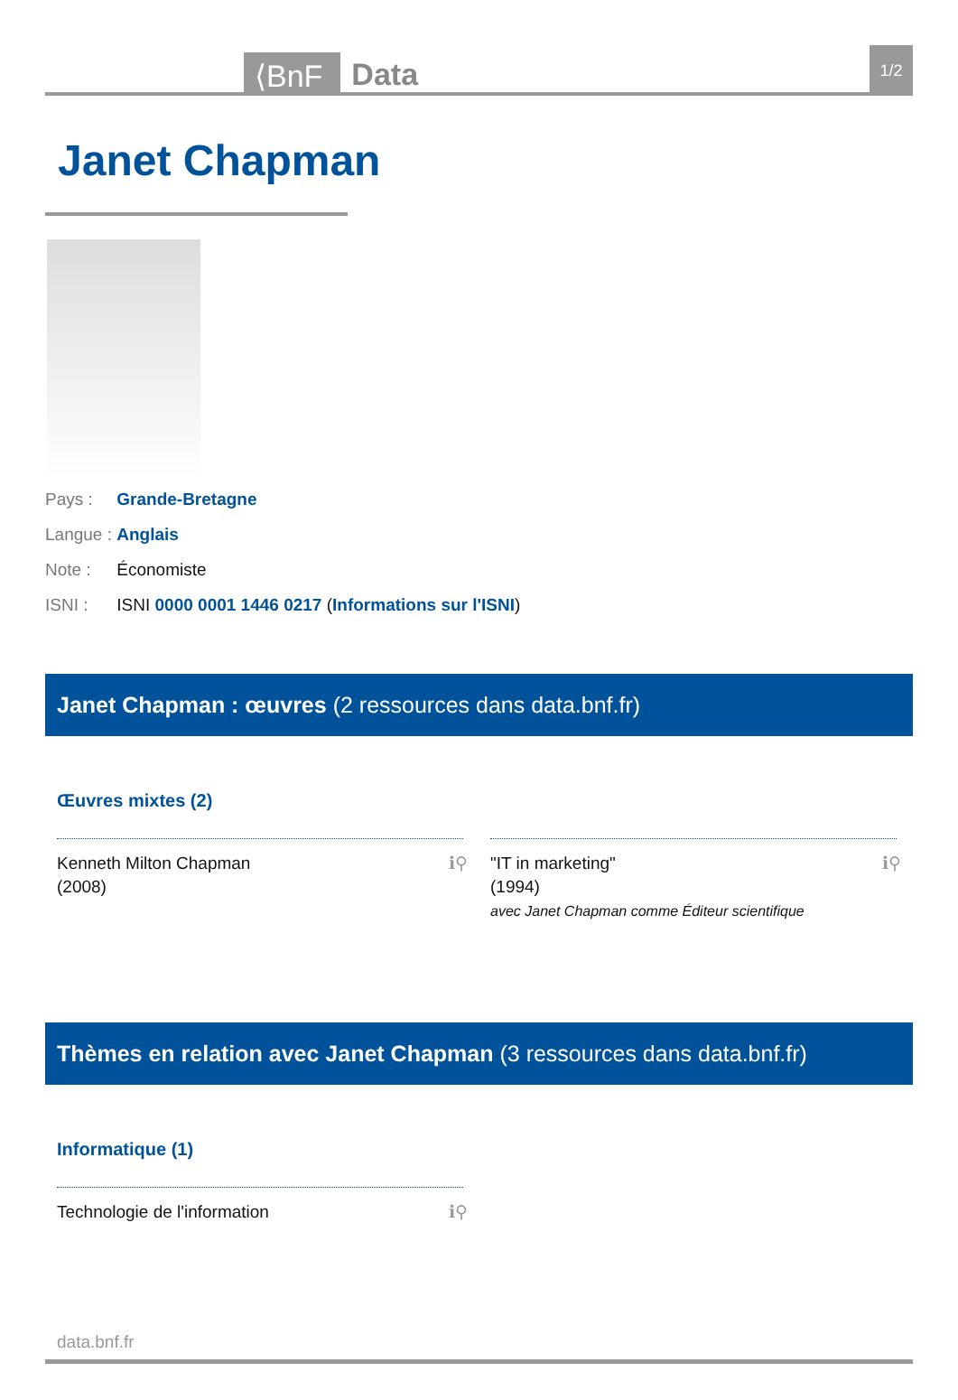⟨BnF
Data
1/2
Janet Chapman
Pays : Grande-Bretagne
Langue : Anglais
Note : Économiste
ISNI : ISNI 0000 0001 1446 0217 (Informations sur l'ISNI)
Janet Chapman : œuvres (2 ressources dans data.bnf.fr)
Œuvres mixtes (2)
Kenneth Milton Chapman
(2008)
ℹ⚲
"IT in marketing"
(1994)
avec Janet Chapman comme Éditeur scientifique
ℹ⚲
Thèmes en relation avec Janet Chapman (3 ressources dans data.bnf.fr)
Informatique (1)
Technologie de l'information ℹ⚲
data.bnf.fr